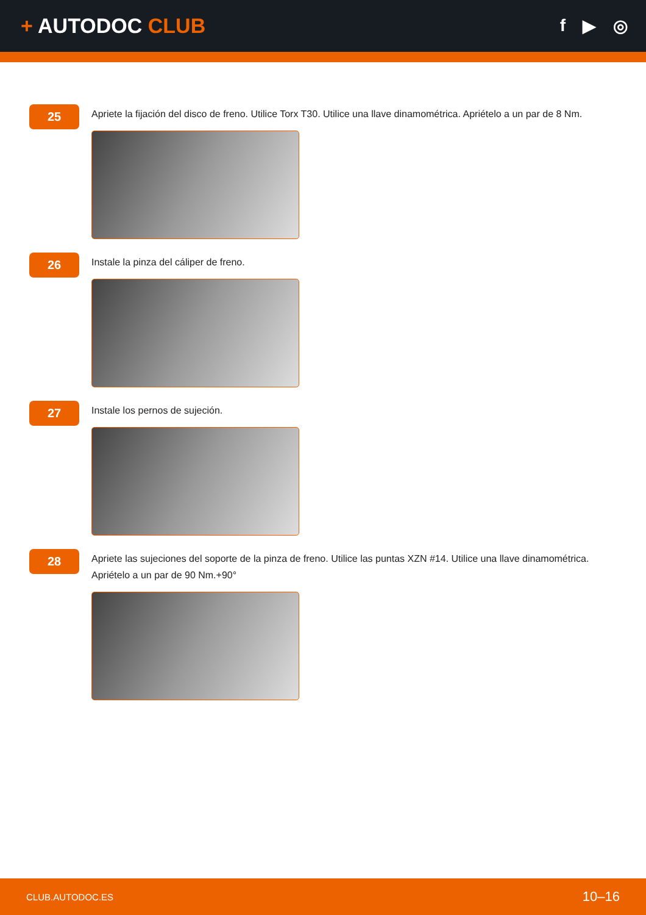+ AUTODOC CLUB
f ▶ ◎
25
Apriete la fijación del disco de freno. Utilice Torx T30. Utilice una llave dinamométrica. Apriételo a un par de 8 Nm.
26
Instale la pinza del cáliper de freno.
27
Instale los pernos de sujeción.
28
Apriete las sujeciones del soporte de la pinza de freno. Utilice las puntas XZN #14. Utilice una llave dinamométrica. Apriételo a un par de 90 Nm.+90°
CLUB.AUTODOC.ES 10–16